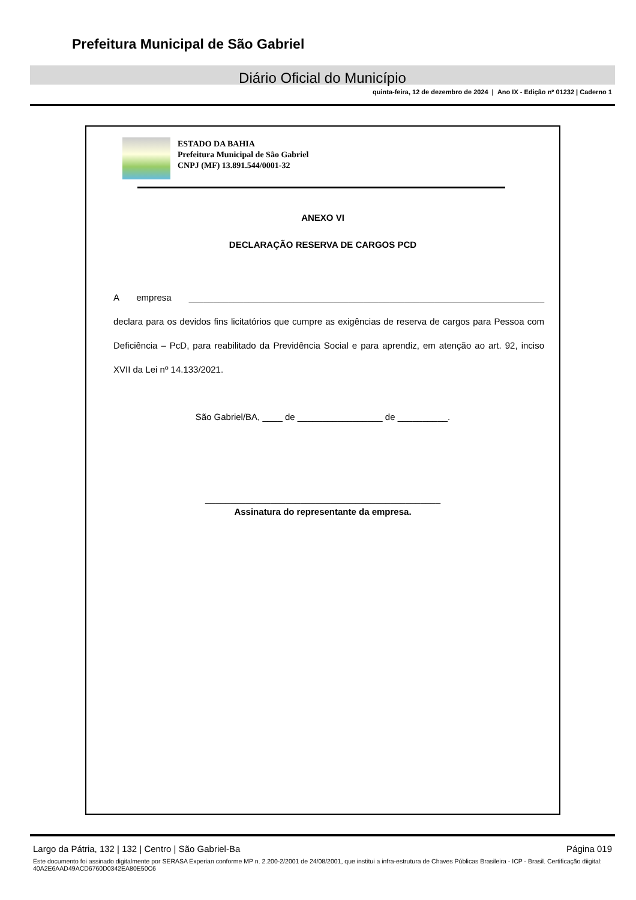Prefeitura Municipal de São Gabriel
Diário Oficial do Município
quinta-feira, 12 de dezembro de 2024 | Ano IX - Edição nº 01232 | Caderno 1
ESTADO DA BAHIA
Prefeitura Municipal de São Gabriel
CNPJ (MF) 13.891.544/0001-32
ANEXO VI
DECLARAÇÃO RESERVA DE CARGOS PCD
A empresa _______________________________________________________________________ declara para os devidos fins licitatórios que cumpre as exigências de reserva de cargos para Pessoa com Deficiência – PcD, para reabilitado da Previdência Social e para aprendiz, em atenção ao art. 92, inciso XVII da Lei nº 14.133/2021.
São Gabriel/BA, ____ de _________________ de __________.
_______________________________________________
Assinatura do representante da empresa.
Largo da Pátria, 132 | 132 | Centro | São Gabriel-Ba Página 019
Este documento foi assinado digitalmente por SERASA Experian conforme MP n. 2.200-2/2001 de 24/08/2001, que institui a infra-estrutura de Chaves Públicas Brasileira - ICP - Brasil. Certificação diigital: 40A2E6AAD49ACD6760D0342EA80E50C6